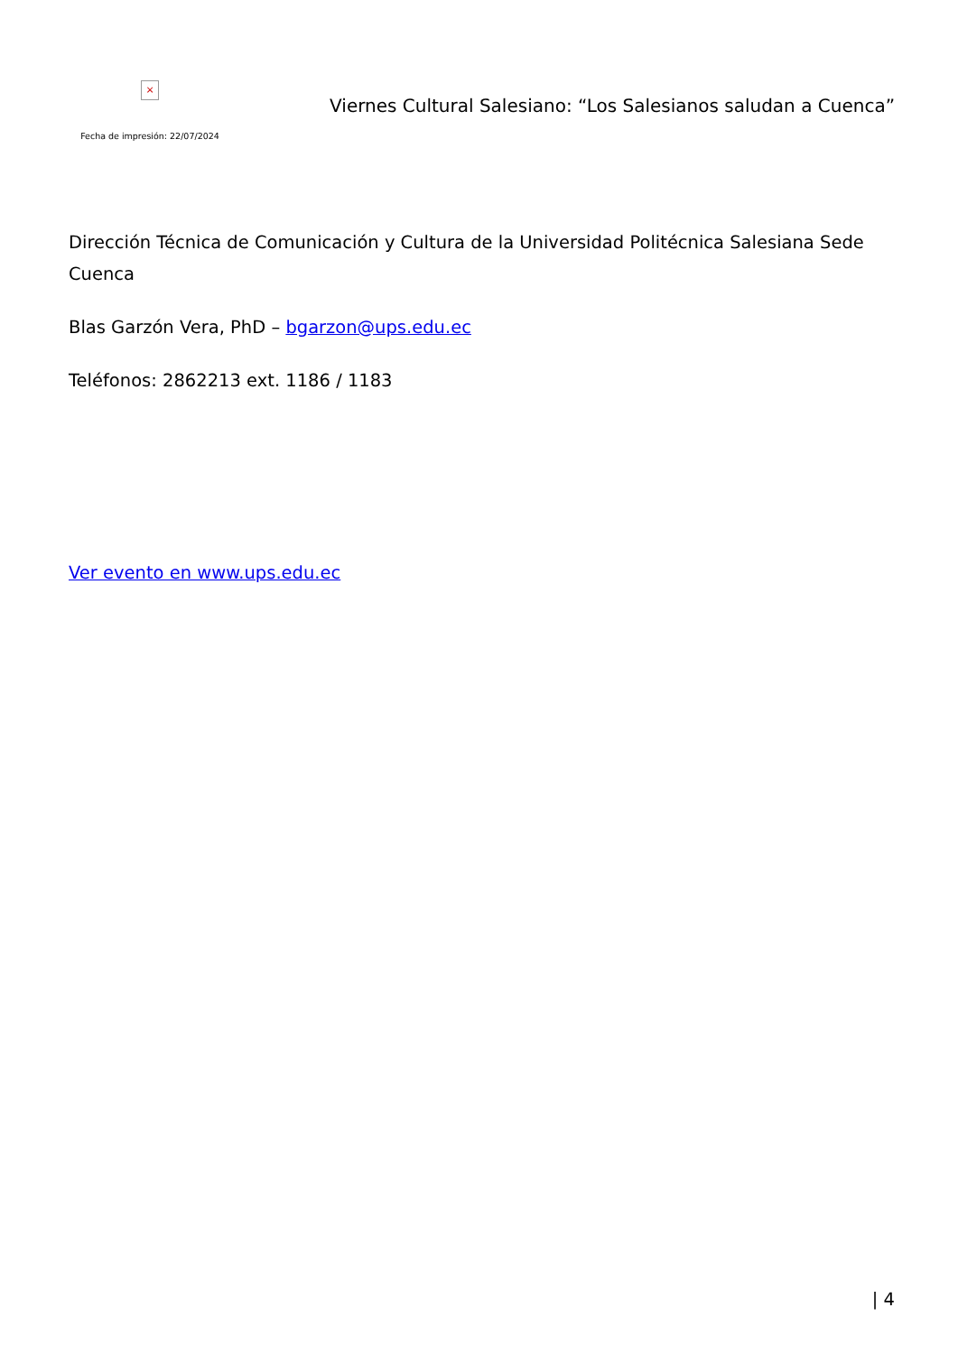×
Fecha de impresión: 22/07/2024
Viernes Cultural Salesiano: “Los Salesianos saludan a Cuenca”
Dirección Técnica de Comunicación y Cultura de la Universidad Politécnica Salesiana Sede Cuenca
Blas Garzón Vera, PhD – bgarzon@ups.edu.ec
Teléfonos: 2862213 ext. 1186 / 1183
Ver evento en www.ups.edu.ec
| 4